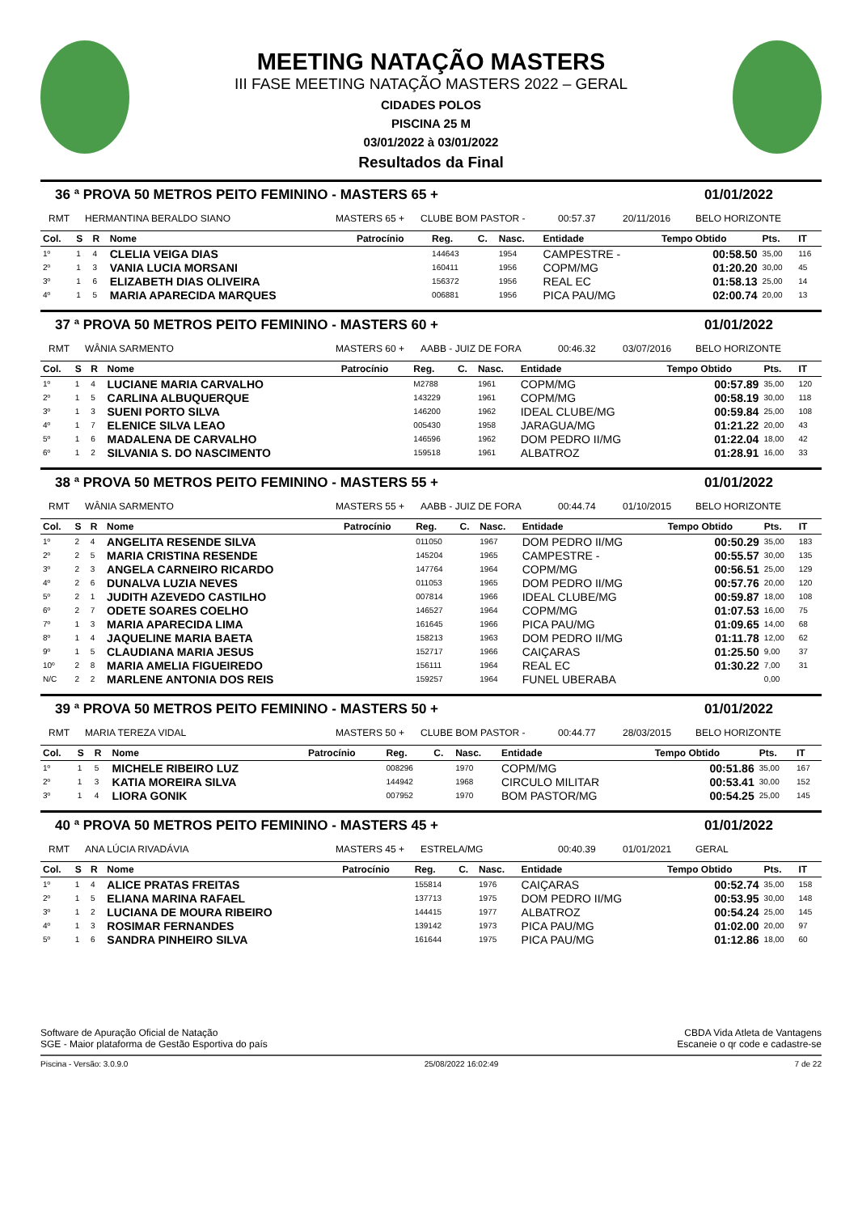MEETING NATAÇÃO MASTERS
III FASE MEETING NATAÇÃO MASTERS 2022 – GERAL
CIDADES POLOS
PISCINA 25 M
03/01/2022 à 03/01/2022
Resultados da Final
36 ª PROVA 50 METROS PEITO FEMININO - MASTERS 65 + 01/01/2022
RMT HERMANTINA BERALDO SIANO MASTERS 65 + CLUBE BOM PASTOR - 00:57.37 20/11/2016 BELO HORIZONTE
| Col. | S | R | Nome | Patrocínio | Reg. | C. | Nasc. | Entidade | Tempo Obtido | Pts. | IT |
| --- | --- | --- | --- | --- | --- | --- | --- | --- | --- | --- | --- |
| 1º | 1 | 4 | CLELIA VEIGA DIAS | | 144643 | | 1954 | CAMPESTRE - | 00:58.50 | 35,00 | 116 |
| 2º | 1 | 3 | VANIA LUCIA MORSANI | | 160411 | | 1956 | COPM/MG | 01:20.20 | 30,00 | 45 |
| 3º | 1 | 6 | ELIZABETH DIAS OLIVEIRA | | 156372 | | 1956 | REAL EC | 01:58.13 | 25,00 | 14 |
| 4º | 1 | 5 | MARIA APARECIDA MARQUES | | 006881 | | 1956 | PICA PAU/MG | 02:00.74 | 20,00 | 13 |
37 ª PROVA 50 METROS PEITO FEMININO - MASTERS 60 + 01/01/2022
RMT WÂNIA SARMENTO MASTERS 60 + AABB - JUIZ DE FORA 00:46.32 03/07/2016 BELO HORIZONTE
| Col. | S | R | Nome | Patrocínio | Reg. | C. | Nasc. | Entidade | Tempo Obtido | Pts. | IT |
| --- | --- | --- | --- | --- | --- | --- | --- | --- | --- | --- | --- |
| 1º | 1 | 4 | LUCIANE MARIA CARVALHO | | M2788 | | 1961 | COPM/MG | 00:57.89 | 35,00 | 120 |
| 2º | 1 | 5 | CARLINA ALBUQUERQUE | | 143229 | | 1961 | COPM/MG | 00:58.19 | 30,00 | 118 |
| 3º | 1 | 3 | SUENI PORTO SILVA | | 146200 | | 1962 | IDEAL CLUBE/MG | 00:59.84 | 25,00 | 108 |
| 4º | 1 | 7 | ELENICE SILVA LEAO | | 005430 | | 1958 | JARAGUA/MG | 01:21.22 | 20,00 | 43 |
| 5º | 1 | 6 | MADALENA DE CARVALHO | | 146596 | | 1962 | DOM PEDRO II/MG | 01:22.04 | 18,00 | 42 |
| 6º | 1 | 2 | SILVANIA S. DO NASCIMENTO | | 159518 | | 1961 | ALBATROZ | 01:28.91 | 16,00 | 33 |
38 ª PROVA 50 METROS PEITO FEMININO - MASTERS 55 + 01/01/2022
RMT WÂNIA SARMENTO MASTERS 55 + AABB - JUIZ DE FORA 00:44.74 01/10/2015 BELO HORIZONTE
| Col. | S | R | Nome | Patrocínio | Reg. | C. | Nasc. | Entidade | Tempo Obtido | Pts. | IT |
| --- | --- | --- | --- | --- | --- | --- | --- | --- | --- | --- | --- |
| 1º | 2 | 4 | ANGELITA RESENDE SILVA | | 011050 | | 1967 | DOM PEDRO II/MG | 00:50.29 | 35,00 | 183 |
| 2º | 2 | 5 | MARIA CRISTINA RESENDE | | 145204 | | 1965 | CAMPESTRE - | 00:55.57 | 30,00 | 135 |
| 3º | 2 | 3 | ANGELA CARNEIRO RICARDO | | 147764 | | 1964 | COPM/MG | 00:56.51 | 25,00 | 129 |
| 4º | 2 | 6 | DUNALVA LUZIA NEVES | | 011053 | | 1965 | DOM PEDRO II/MG | 00:57.76 | 20,00 | 120 |
| 5º | 2 | 1 | JUDITH AZEVEDO CASTILHO | | 007814 | | 1966 | IDEAL CLUBE/MG | 00:59.87 | 18,00 | 108 |
| 6º | 2 | 7 | ODETE SOARES COELHO | | 146527 | | 1964 | COPM/MG | 01:07.53 | 16,00 | 75 |
| 7º | 1 | 3 | MARIA APARECIDA LIMA | | 161645 | | 1966 | PICA PAU/MG | 01:09.65 | 14,00 | 68 |
| 8º | 1 | 4 | JAQUELINE MARIA BAETA | | 158213 | | 1963 | DOM PEDRO II/MG | 01:11.78 | 12,00 | 62 |
| 9º | 1 | 5 | CLAUDIANA MARIA JESUS | | 152717 | | 1966 | CAIÇARAS | 01:25.50 | 9,00 | 37 |
| 10º | 2 | 8 | MARIA AMELIA FIGUEIREDO | | 156111 | | 1964 | REAL EC | 01:30.22 | 7,00 | 31 |
| N/C | 2 | 2 | MARLENE ANTONIA DOS REIS | | 159257 | | 1964 | FUNEL UBERABA | | 0,00 | |
39 ª PROVA 50 METROS PEITO FEMININO - MASTERS 50 + 01/01/2022
RMT MARIA TEREZA VIDAL MASTERS 50 + CLUBE BOM PASTOR - 00:44.77 28/03/2015 BELO HORIZONTE
| Col. | S | R | Nome | Patrocínio | Reg. | C. | Nasc. | Entidade | Tempo Obtido | Pts. | IT |
| --- | --- | --- | --- | --- | --- | --- | --- | --- | --- | --- | --- |
| 1º | 1 | 5 | MICHELE RIBEIRO LUZ | | 008296 | | 1970 | COPM/MG | 00:51.86 | 35,00 | 167 |
| 2º | 1 | 3 | KATIA MOREIRA SILVA | | 144942 | | 1968 | CIRCULO MILITAR | 00:53.41 | 30,00 | 152 |
| 3º | 1 | 4 | LIORA GONIK | | 007952 | | 1970 | BOM PASTOR/MG | 00:54.25 | 25,00 | 145 |
40 ª PROVA 50 METROS PEITO FEMININO - MASTERS 45 + 01/01/2022
RMT ANA LÚCIA RIVADÁVIA MASTERS 45 + ESTRELA/MG 00:40.39 01/01/2021 GERAL
| Col. | S | R | Nome | Patrocínio | Reg. | C. | Nasc. | Entidade | Tempo Obtido | Pts. | IT |
| --- | --- | --- | --- | --- | --- | --- | --- | --- | --- | --- | --- |
| 1º | 1 | 4 | ALICE PRATAS FREITAS | | 155814 | | 1976 | CAIÇARAS | 00:52.74 | 35,00 | 158 |
| 2º | 1 | 5 | ELIANA MARINA RAFAEL | | 137713 | | 1975 | DOM PEDRO II/MG | 00:53.95 | 30,00 | 148 |
| 3º | 1 | 2 | LUCIANA DE MOURA RIBEIRO | | 144415 | | 1977 | ALBATROZ | 00:54.24 | 25,00 | 145 |
| 4º | 1 | 3 | ROSIMAR FERNANDES | | 139142 | | 1973 | PICA PAU/MG | 01:02.00 | 20,00 | 97 |
| 5º | 1 | 6 | SANDRA PINHEIRO SILVA | | 161644 | | 1975 | PICA PAU/MG | 01:12.86 | 18,00 | 60 |
Software de Apuração Oficial de Natação
SGE - Maior plataforma de Gestão Esportiva do país
CBDA Vida Atleta de Vantagens
Escaneie o qr code e cadastre-se
Piscina - Versão: 3.0.9.0 25/08/2022 16:02:49 7 de 22